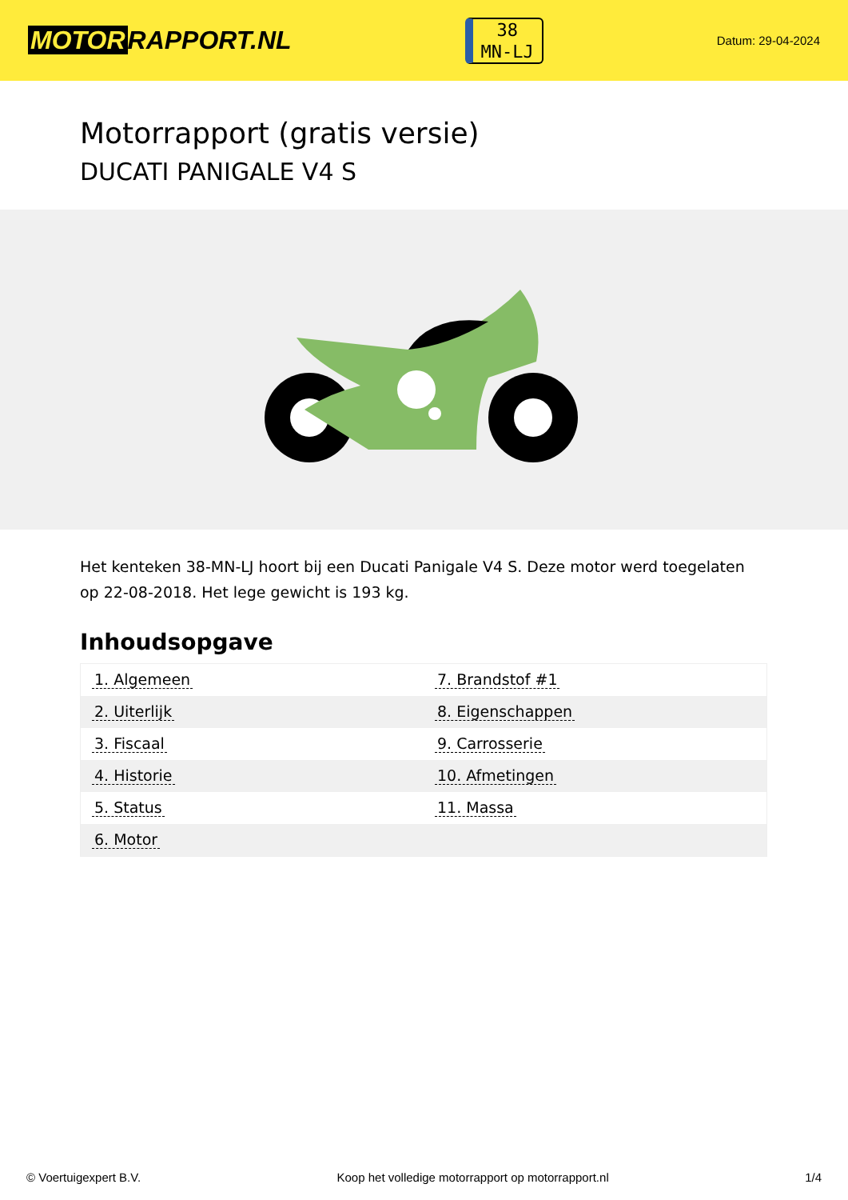MOTOR RAPPORT.NL
38
MN-LJ
Datum: 29-04-2024
Motorrapport (gratis versie)
DUCATI PANIGALE V4 S
Het kenteken 38-MN-LJ hoort bij een Ducati Panigale V4 S. Deze motor werd toegelaten op 22-08-2018. Het lege gewicht is 193 kg.
Inhoudsopgave
| 1. Algemeen | 7. Brandstof #1 |
| 2. Uiterlijk | 8. Eigenschappen |
| 3. Fiscaal | 9. Carrosserie |
| 4. Historie | 10. Afmetingen |
| 5. Status | 11. Massa |
| 6. Motor | |
© Voertuigexpert B.V. Koop het volledige motorrapport op motorrapport.nl 1/4